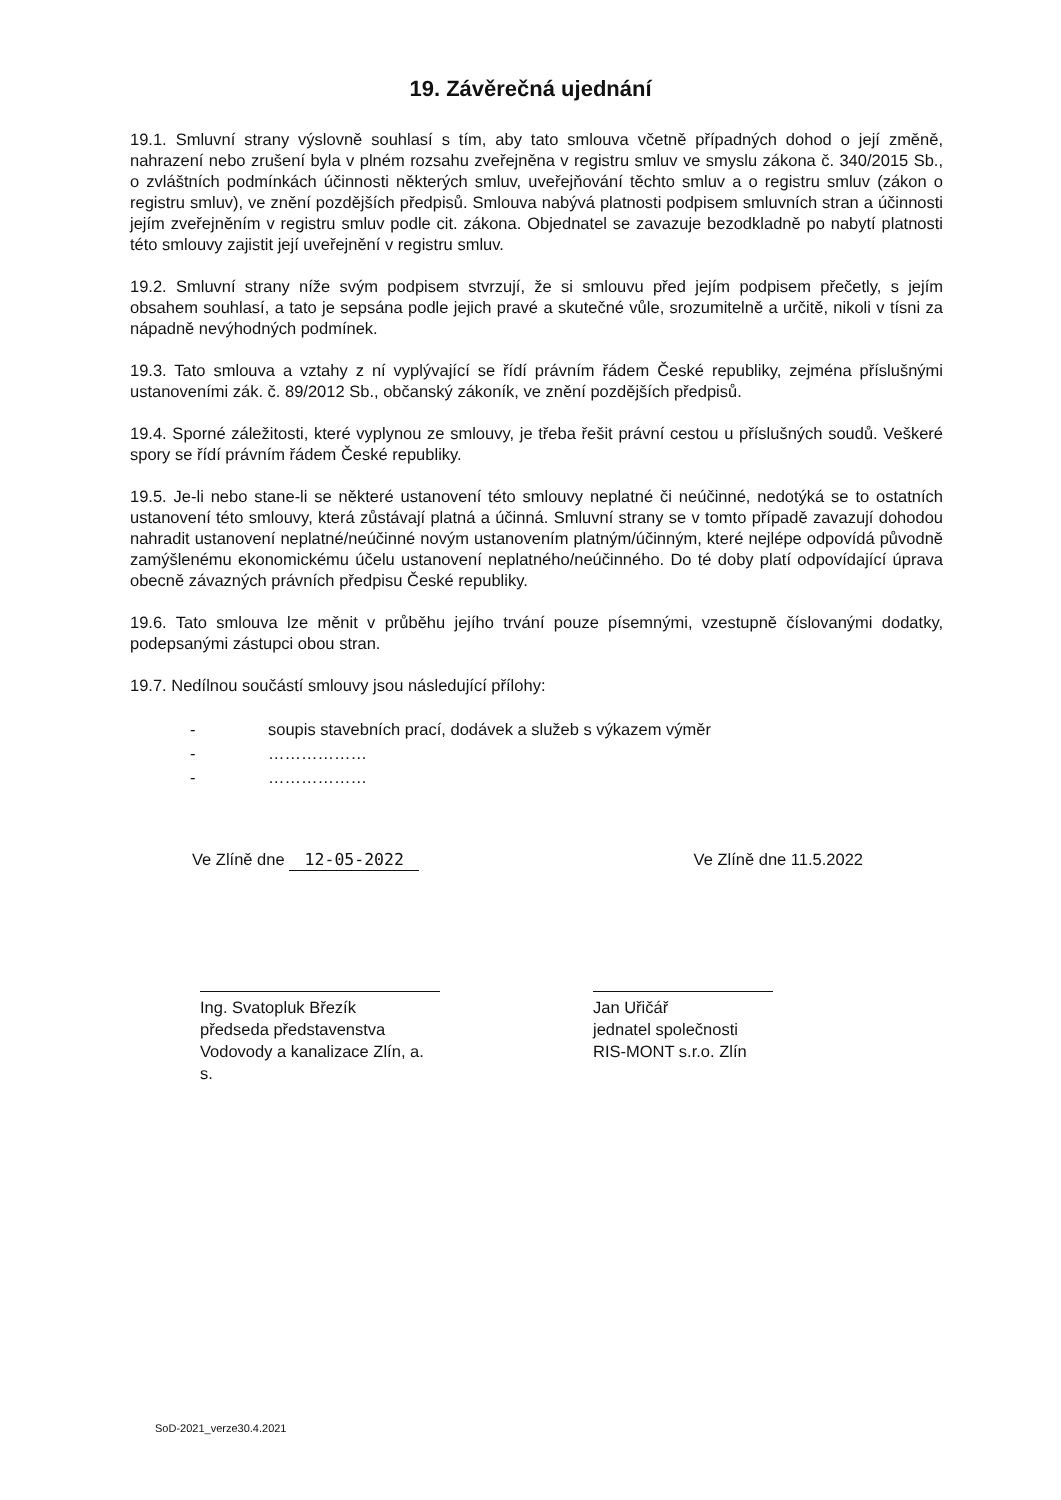19. Závěrečná ujednání
19.1. Smluvní strany výslovně souhlasí s tím, aby tato smlouva včetně případných dohod o její změně, nahrazení nebo zrušení byla v plném rozsahu zveřejněna v registru smluv ve smyslu zákona č. 340/2015 Sb., o zvláštních podmínkách účinnosti některých smluv, uveřejňování těchto smluv a o registru smluv (zákon o registru smluv), ve znění pozdějších předpisů. Smlouva nabývá platnosti podpisem smluvních stran a účinnosti jejím zveřejněním v registru smluv podle cit. zákona. Objednatel se zavazuje bezodkladně po nabytí platnosti této smlouvy zajistit její uveřejnění v registru smluv.
19.2. Smluvní strany níže svým podpisem stvrzují, že si smlouvu před jejím podpisem přečetly, s jejím obsahem souhlasí, a tato je sepsána podle jejich pravé a skutečné vůle, srozumitelně a určitě, nikoli v tísni za nápadně nevýhodných podmínek.
19.3. Tato smlouva a vztahy z ní vyplývající se řídí právním řádem České republiky, zejména příslušnými ustanoveními zák. č. 89/2012 Sb., občanský zákoník, ve znění pozdějších předpisů.
19.4. Sporné záležitosti, které vyplynou ze smlouvy, je třeba řešit právní cestou u příslušných soudů. Veškeré spory se řídí právním řádem České republiky.
19.5. Je-li nebo stane-li se některé ustanovení této smlouvy neplatné či neúčinné, nedotýká se to ostatních ustanovení této smlouvy, která zůstávají platná a účinná. Smluvní strany se v tomto případě zavazují dohodou nahradit ustanovení neplatné/neúčinné novým ustanovením platným/účinným, které nejlépe odpovídá původně zamýšlenému ekonomickému účelu ustanovení neplatného/neúčinného. Do té doby platí odpovídající úprava obecně závazných právních předpisu České republiky.
19.6. Tato smlouva lze měnit v průběhu jejího trvání pouze písemnými, vzestupně číslovanými dodatky, podepsanými zástupci obou stran.
19.7. Nedílnou součástí smlouvy jsou následující přílohy:
- soupis stavebních prací, dodávek a služeb s výkazem výměr
- ………………
- ………………
Ve Zlíně dne 12-05-2022 Ve Zlíně dne 11.5.2022
Ing. Svatopluk Březík
předseda představenstva
Vodovody a kanalizace Zlín, a. s.
Jan Uřičář
jednatel společnosti
RIS-MONT s.r.o. Zlín
SoD-2021_verze30.4.2021